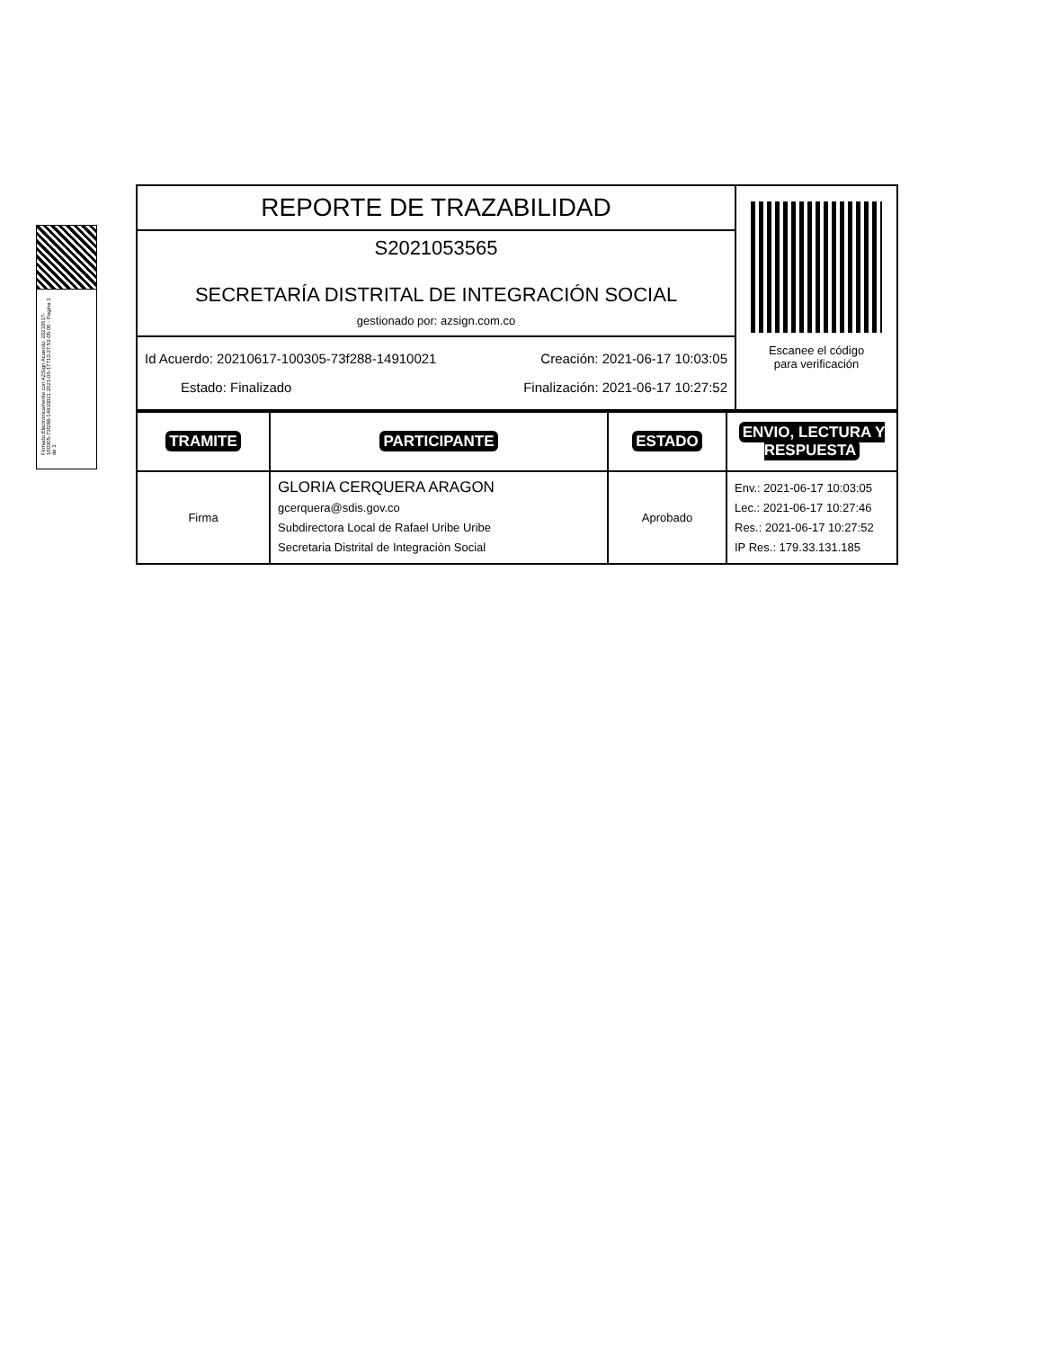Firmado Electrónicamente con AZSign Acuerdo: 20210617-100305-73f288-14910021 2021-06-17T10:27:53-05:00 - Pagina 3 de 3
| REPORTE DE TRAZABILIDAD | Escanee el código para verificación |
| S2021053565 SECRETARÍA DISTRITAL DE INTEGRACIÓN SOCIAL gestionado por: azsign.com.co | |
| Id Acuerdo: 20210617-100305-73f288-14910021 Creación: 2021-06-17 10:03:05 Estado: Finalizado Finalización: 2021-06-17 10:27:52 | |
| TRAMITE | PARTICIPANTE | ESTADO | ENVIO, LECTURA Y RESPUESTA |
| --- | --- | --- | --- |
| Firma | GLORIA CERQUERA ARAGON gcerquera@sdis.gov.co Subdirectora Local de Rafael Uribe Uribe Secretaria Distrital de Integraciòn Social | Aprobado | Env.: 2021-06-17 10:03:05 Lec.: 2021-06-17 10:27:46 Res.: 2021-06-17 10:27:52 IP Res.: 179.33.131.185 |